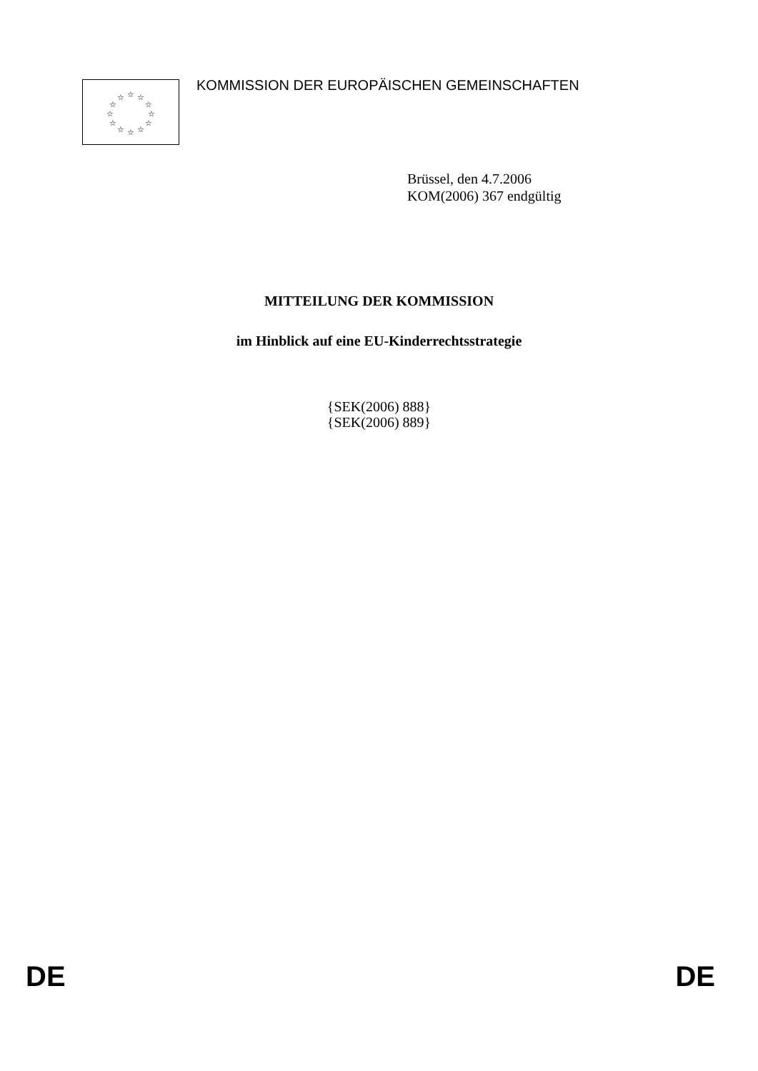☆
☆
☆
☆
☆
☆
☆
☆
☆
☆
☆
☆
KOMMISSION DER EUROPÄISCHEN GEMEINSCHAFTEN
Brüssel, den 4.7.2006
KOM(2006) 367 endgültig
MITTEILUNG DER KOMMISSION
im Hinblick auf eine EU-Kinderrechtsstrategie
{SEK(2006) 888}
{SEK(2006) 889}
DE DE